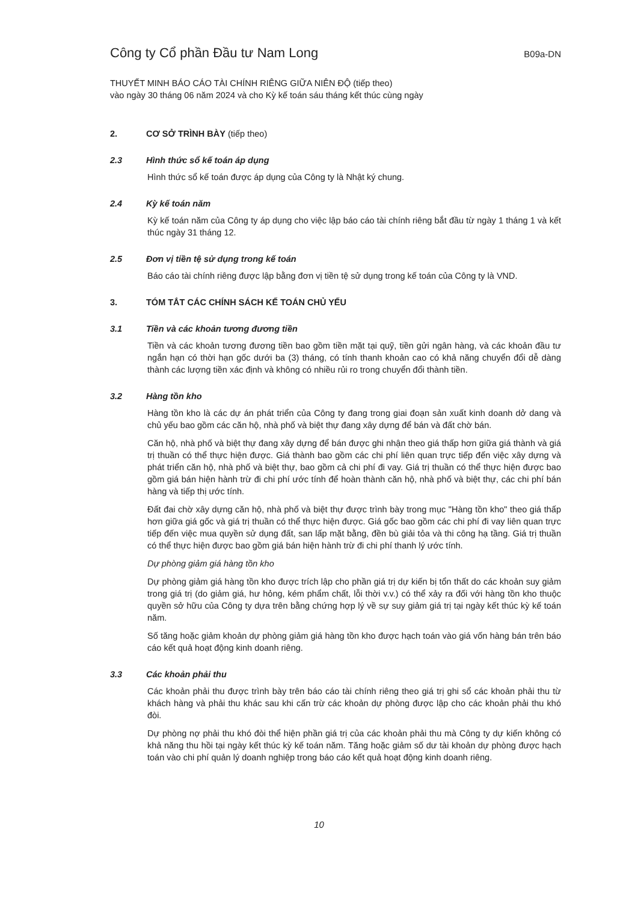Công ty Cổ phần Đầu tư Nam Long
B09a-DN
THUYẾT MINH BÁO CÁO TÀI CHÍNH RIÊNG GIỮA NIÊN ĐỘ (tiếp theo)
vào ngày 30 tháng 06 năm 2024 và cho Kỳ kế toán sáu tháng kết thúc cùng ngày
2. CƠ SỞ TRÌNH BÀY (tiếp theo)
2.3 Hình thức sổ kế toán áp dụng
Hình thức sổ kế toán được áp dụng của Công ty là Nhật ký chung.
2.4 Kỳ kế toán năm
Kỳ kế toán năm của Công ty áp dụng cho việc lập báo cáo tài chính riêng bắt đầu từ ngày 1 tháng 1 và kết thúc ngày 31 tháng 12.
2.5 Đơn vị tiền tệ sử dụng trong kế toán
Báo cáo tài chính riêng được lập bằng đơn vị tiền tệ sử dụng trong kế toán của Công ty là VND.
3. TÓM TẮT CÁC CHÍNH SÁCH KẾ TOÁN CHỦ YẾU
3.1 Tiền và các khoản tương đương tiền
Tiền và các khoản tương đương tiền bao gồm tiền mặt tại quỹ, tiền gửi ngân hàng, và các khoản đầu tư ngắn hạn có thời hạn gốc dưới ba (3) tháng, có tính thanh khoản cao có khả năng chuyển đổi dễ dàng thành các lượng tiền xác định và không có nhiều rủi ro trong chuyển đổi thành tiền.
3.2 Hàng tồn kho
Hàng tồn kho là các dự án phát triển của Công ty đang trong giai đoạn sản xuất kinh doanh dở dang và chủ yếu bao gồm các căn hộ, nhà phố và biệt thự đang xây dựng để bán và đất chờ bán.
Căn hộ, nhà phố và biệt thự đang xây dựng để bán được ghi nhận theo giá thấp hơn giữa giá thành và giá trị thuần có thể thực hiện được. Giá thành bao gồm các chi phí liên quan trực tiếp đến việc xây dựng và phát triển căn hộ, nhà phố và biệt thự, bao gồm cả chi phí đi vay. Giá trị thuần có thể thực hiện được bao gồm giá bán hiện hành trừ đi chi phí ước tính để hoàn thành căn hộ, nhà phố và biệt thự, các chi phí bán hàng và tiếp thị ước tính.
Đất đai chờ xây dựng căn hộ, nhà phố và biệt thự được trình bày trong mục "Hàng tồn kho" theo giá thấp hơn giữa giá gốc và giá trị thuần có thể thực hiện được. Giá gốc bao gồm các chi phí đi vay liên quan trực tiếp đến việc mua quyền sử dụng đất, san lấp mặt bằng, đền bù giải tỏa và thi công hạ tầng. Giá trị thuần có thể thực hiện được bao gồm giá bán hiện hành trừ đi chi phí thanh lý ước tính.
Dự phòng giảm giá hàng tồn kho
Dự phòng giảm giá hàng tồn kho được trích lập cho phần giá trị dự kiến bị tổn thất do các khoản suy giảm trong giá trị (do giảm giá, hư hỏng, kém phẩm chất, lỗi thời v.v.) có thể xảy ra đối với hàng tồn kho thuộc quyền sở hữu của Công ty dựa trên bằng chứng hợp lý về sự suy giảm giá trị tại ngày kết thúc kỳ kế toán năm.
Số tăng hoặc giảm khoản dự phòng giảm giá hàng tồn kho được hạch toán vào giá vốn hàng bán trên báo cáo kết quả hoạt động kinh doanh riêng.
3.3 Các khoản phải thu
Các khoản phải thu được trình bày trên báo cáo tài chính riêng theo giá trị ghi sổ các khoản phải thu từ khách hàng và phải thu khác sau khi cấn trừ các khoản dự phòng được lập cho các khoản phải thu khó đòi.
Dự phòng nợ phải thu khó đòi thể hiện phần giá trị của các khoản phải thu mà Công ty dự kiến không có khả năng thu hồi tại ngày kết thúc kỳ kế toán năm. Tăng hoặc giảm số dư tài khoản dự phòng được hạch toán vào chi phí quản lý doanh nghiệp trong báo cáo kết quả hoạt động kinh doanh riêng.
10